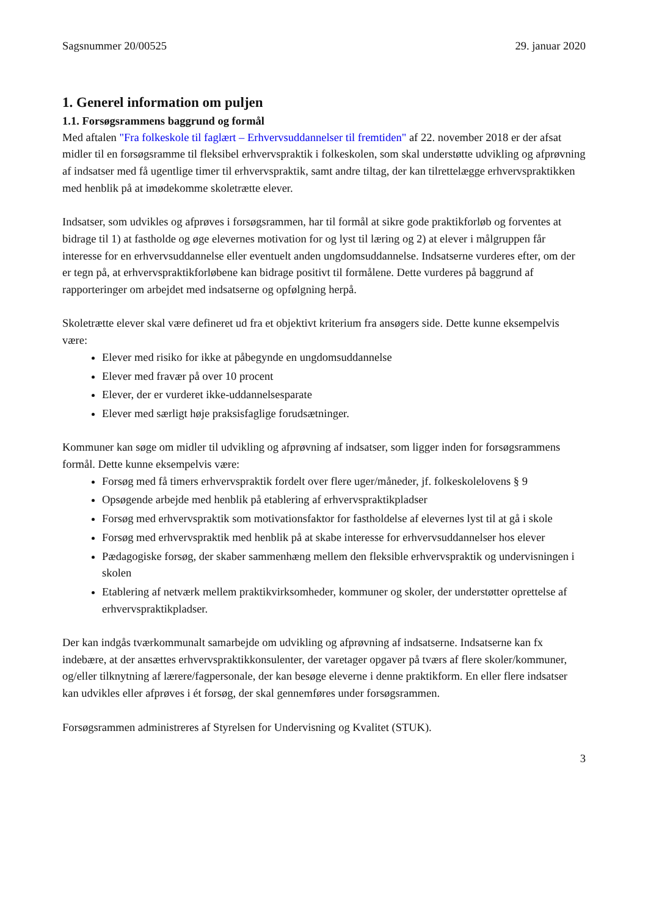Sagsnummer 20/00525 29. januar 2020
1. Generel information om puljen
1.1. Forsøgsrammens baggrund og formål
Med aftalen "Fra folkeskole til faglært – Erhvervsuddannelser til fremtiden" af 22. november 2018 er der afsat midler til en forsøgsramme til fleksibel erhvervspraktik i folkeskolen, som skal understøtte udvikling og afprøvning af indsatser med få ugentlige timer til erhvervspraktik, samt andre tiltag, der kan tilrettelægge erhvervspraktikken med henblik på at imødekomme skoletrætte elever.
Indsatser, som udvikles og afprøves i forsøgsrammen, har til formål at sikre gode praktikforløb og forventes at bidrage til 1) at fastholde og øge elevernes motivation for og lyst til læring og 2) at elever i målgruppen får interesse for en erhvervsuddannelse eller eventuelt anden ungdomsuddannelse. Indsatserne vurderes efter, om der er tegn på, at erhvervspraktikforløbene kan bidrage positivt til formålene. Dette vurderes på baggrund af rapporteringer om arbejdet med indsatserne og opfølgning herpå.
Skoletrætte elever skal være defineret ud fra et objektivt kriterium fra ansøgers side. Dette kunne eksempelvis være:
Elever med risiko for ikke at påbegynde en ungdomsuddannelse
Elever med fravær på over 10 procent
Elever, der er vurderet ikke-uddannelsesparate
Elever med særligt høje praksisfaglige forudsætninger.
Kommuner kan søge om midler til udvikling og afprøvning af indsatser, som ligger inden for forsøgsrammens formål. Dette kunne eksempelvis være:
Forsøg med få timers erhvervspraktik fordelt over flere uger/måneder, jf. folkeskolelovens § 9
Opsøgende arbejde med henblik på etablering af erhvervspraktikpladser
Forsøg med erhvervspraktik som motivationsfaktor for fastholdelse af elevernes lyst til at gå i skole
Forsøg med erhvervspraktik med henblik på at skabe interesse for erhvervsuddannelser hos elever
Pædagogiske forsøg, der skaber sammenhæng mellem den fleksible erhvervspraktik og undervisningen i skolen
Etablering af netværk mellem praktikvirksomheder, kommuner og skoler, der understøtter oprettelse af erhvervspraktikpladser.
Der kan indgås tværkommunalt samarbejde om udvikling og afprøvning af indsatserne. Indsatserne kan fx indebære, at der ansættes erhvervspraktikkonsulenter, der varetager opgaver på tværs af flere skoler/kommuner, og/eller tilknytning af lærere/fagpersonale, der kan besøge eleverne i denne praktikform. En eller flere indsatser kan udvikles eller afprøves i ét forsøg, der skal gennemføres under forsøgsrammen.
Forsøgsrammen administreres af Styrelsen for Undervisning og Kvalitet (STUK).
3